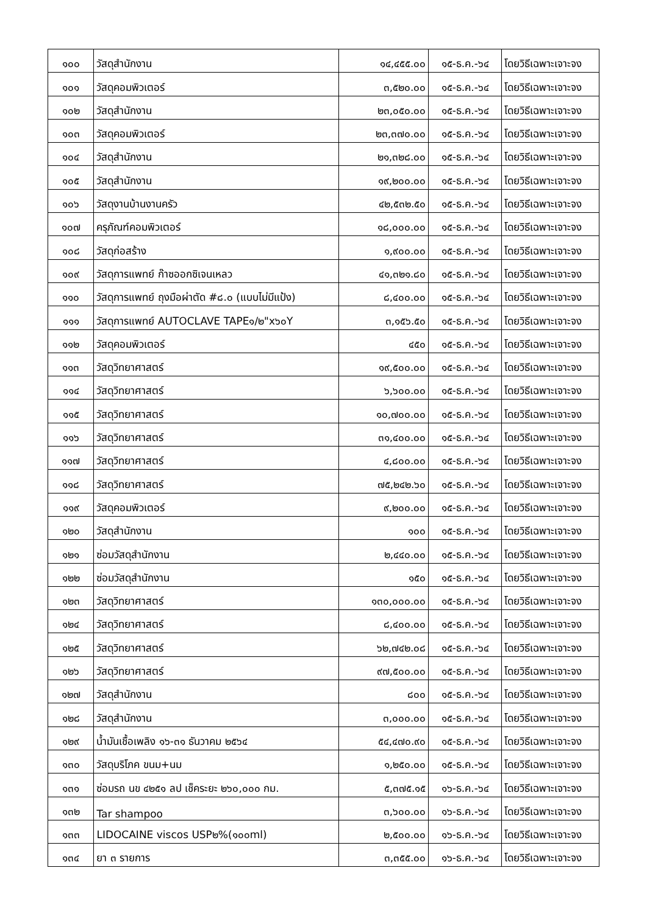| ๑๐๐ | วัสดุสำนักงาน | ๑๔,๔๕๕.๐๐ | ๑๕-ธ.ค.-๖๔ | โดยวิธีเฉพาะเจาะจง |
| ๑๐๑ | วัสดุคอมพิวเตอร์ | ๓,๕๒๐.๐๐ | ๑๕-ธ.ค.-๖๔ | โดยวิธีเฉพาะเจาะจง |
| ๑๐๒ | วัสดุสำนักงาน | ๒๓,๐๕๐.๐๐ | ๑๕-ธ.ค.-๖๔ | โดยวิธีเฉพาะเจาะจง |
| ๑๐๓ | วัสดุคอมพิวเตอร์ | ๒๓,๓๗๐.๐๐ | ๑๕-ธ.ค.-๖๔ | โดยวิธีเฉพาะเจาะจง |
| ๑๐๔ | วัสดุสำนักงาน | ๒๑,๓๒๘.๐๐ | ๑๕-ธ.ค.-๖๔ | โดยวิธีเฉพาะเจาะจง |
| ๑๐๕ | วัสดุสำนักงาน | ๑๙,๒๐๐.๐๐ | ๑๕-ธ.ค.-๖๔ | โดยวิธีเฉพาะเจาะจง |
| ๑๐๖ | วัสดุงานบ้านงานครัว | ๔๒,๕๓๒.๕๐ | ๑๕-ธ.ค.-๖๔ | โดยวิธีเฉพาะเจาะจง |
| ๑๐๗ | ครุภัณฑ์คอมพิวเตอร์ | ๑๘,๐๐๐.๐๐ | ๑๕-ธ.ค.-๖๔ | โดยวิธีเฉพาะเจาะจง |
| ๑๐๘ | วัสดุก่อสร้าง | ๑,๙๐๐.๐๐ | ๑๕-ธ.ค.-๖๔ | โดยวิธีเฉพาะเจาะจง |
| ๑๐๙ | วัสดุการแพทย์ ก๊าซออกซิเจนเหลว | ๔๑,๓๒๑.๘๐ | ๑๕-ธ.ค.-๖๔ | โดยวิธีเฉพาะเจาะจง |
| ๑๑๐ | วัสดุการแพทย์ ถุงมือผ่าตัด #๘.๐ (แบบไม่มีแป้ง) | ๘,๔๐๐.๐๐ | ๑๕-ธ.ค.-๖๔ | โดยวิธีเฉพาะเจาะจง |
| ๑๑๑ | วัสดุการแพทย์ AUTOCLAVE TAPE๑/๒"x๖๐Y | ๓,๑๕๖.๕๐ | ๑๕-ธ.ค.-๖๔ | โดยวิธีเฉพาะเจาะจง |
| ๑๑๒ | วัสดุคอมพิวเตอร์ | ๔๕๐ | ๑๕-ธ.ค.-๖๔ | โดยวิธีเฉพาะเจาะจง |
| ๑๑๓ | วัสดุวิทยาศาสตร์ | ๑๙,๕๐๐.๐๐ | ๑๕-ธ.ค.-๖๔ | โดยวิธีเฉพาะเจาะจง |
| ๑๑๔ | วัสดุวิทยาศาสตร์ | ๖,๖๐๐.๐๐ | ๑๕-ธ.ค.-๖๔ | โดยวิธีเฉพาะเจาะจง |
| ๑๑๕ | วัสดุวิทยาศาสตร์ | ๑๐,๗๐๐.๐๐ | ๑๕-ธ.ค.-๖๔ | โดยวิธีเฉพาะเจาะจง |
| ๑๑๖ | วัสดุวิทยาศาสตร์ | ๓๑,๔๐๐.๐๐ | ๑๕-ธ.ค.-๖๔ | โดยวิธีเฉพาะเจาะจง |
| ๑๑๗ | วัสดุวิทยาศาสตร์ | ๔,๘๐๐.๐๐ | ๑๕-ธ.ค.-๖๔ | โดยวิธีเฉพาะเจาะจง |
| ๑๑๘ | วัสดุวิทยาศาสตร์ | ๗๕,๒๔๒.๖๐ | ๑๕-ธ.ค.-๖๔ | โดยวิธีเฉพาะเจาะจง |
| ๑๑๙ | วัสดุคอมพิวเตอร์ | ๙,๒๐๐.๐๐ | ๑๕-ธ.ค.-๖๔ | โดยวิธีเฉพาะเจาะจง |
| ๑๒๐ | วัสดุสำนักงาน | ๑๐๐ | ๑๕-ธ.ค.-๖๔ | โดยวิธีเฉพาะเจาะจง |
| ๑๒๑ | ซ่อมวัสดุสำนักงาน | ๒,๔๔๐.๐๐ | ๑๕-ธ.ค.-๖๔ | โดยวิธีเฉพาะเจาะจง |
| ๑๒๒ | ซ่อมวัสดุสำนักงาน | ๑๕๐ | ๑๕-ธ.ค.-๖๔ | โดยวิธีเฉพาะเจาะจง |
| ๑๒๓ | วัสดุวิทยาศาสตร์ | ๑๓๐,๐๐๐.๐๐ | ๑๕-ธ.ค.-๖๔ | โดยวิธีเฉพาะเจาะจง |
| ๑๒๔ | วัสดุวิทยาศาสตร์ | ๘,๔๐๐.๐๐ | ๑๕-ธ.ค.-๖๔ | โดยวิธีเฉพาะเจาะจง |
| ๑๒๕ | วัสดุวิทยาศาสตร์ | ๖๒,๗๔๒.๐๘ | ๑๕-ธ.ค.-๖๔ | โดยวิธีเฉพาะเจาะจง |
| ๑๒๖ | วัสดุวิทยาศาสตร์ | ๙๗,๕๐๐.๐๐ | ๑๕-ธ.ค.-๖๔ | โดยวิธีเฉพาะเจาะจง |
| ๑๒๗ | วัสดุสำนักงาน | ๘๐๐ | ๑๕-ธ.ค.-๖๔ | โดยวิธีเฉพาะเจาะจง |
| ๑๒๘ | วัสดุสำนักงาน | ๓,๐๐๐.๐๐ | ๑๕-ธ.ค.-๖๔ | โดยวิธีเฉพาะเจาะจง |
| ๑๒๙ | น้ำมันเชื้อเพลิง ๑๖-๓๑ ธันวาคม ๒๕๖๔ | ๕๔,๔๗๐.๙๐ | ๑๕-ธ.ค.-๖๔ | โดยวิธีเฉพาะเจาะจง |
| ๑๓๐ | วัสดุบริโภค ขนม+นม | ๑,๒๕๐.๐๐ | ๑๕-ธ.ค.-๖๔ | โดยวิธีเฉพาะเจาะจง |
| ๑๓๑ | ซ่อมรถ นข ๔๒๕๑ ลป เช็คระยะ ๒๖๐,๐๐๐ กม. | ๕,๓๗๕.๑๕ | ๑๖-ธ.ค.-๖๔ | โดยวิธีเฉพาะเจาะจง |
| ๑๓๒ | Tar shampoo | ๓,๖๐๐.๐๐ | ๑๖-ธ.ค.-๖๔ | โดยวิธีเฉพาะเจาะจง |
| ๑๓๓ | LIDOCAINE viscos USP๒%(๑๐๐ml) | ๒,๕๐๐.๐๐ | ๑๖-ธ.ค.-๖๔ | โดยวิธีเฉพาะเจาะจง |
| ๑๓๔ | ยา ๓ รายการ | ๓,๓๕๕.๐๐ | ๑๖-ธ.ค.-๖๔ | โดยวิธีเฉพาะเจาะจง |